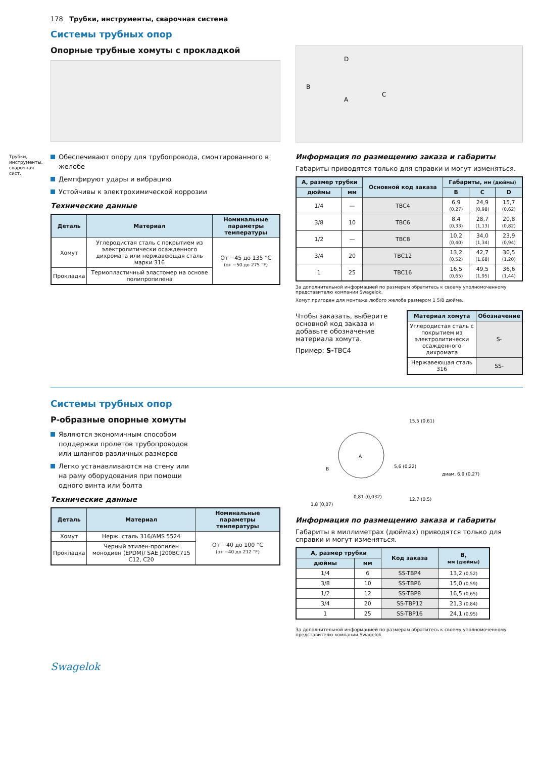Трубки, инструменты, сварочная сист.
178 Трубки, инструменты, сварочная система
Системы трубных опор
Опорные трубные хомуты с прокладкой
Обеспечивают опору для трубопровода, смонтированного в желобе
Демпфируют удары и вибрацию
Устойчивы к электрохимической коррозии
Технические данные
| Деталь | Материал | Номинальные параметры температуры |
| --- | --- | --- |
| Хомут | Углеродистая сталь с покрытием из электролитически осажденного дихромата или нержавеющая сталь марки 316 | От −45 до 135 °C (от −50 до 275 °F) |
| Прокладка | Термопластичный эластомер на основе полипропилена | |
D
B
A
C
Информация по размещению заказа и габариты
Габариты приводятся только для справки и могут изменяться.
| А, размер трубки | | Основной код заказа | Габариты, мм (дюймы) | | |
| --- | --- | --- | --- | --- | --- |
| дюймы | мм | | B | C | D |
| 1/4 | — | TBC4 | 6,9 (0,27) | 24,9 (0,98) | 15,7 (0,62) |
| 3/8 | 10 | TBC6 | 8,4 (0,33) | 28,7 (1,13) | 20,8 (0,82) |
| 1/2 | — | TBC8 | 10,2 (0,40) | 34,0 (1,34) | 23,9 (0,94) |
| 3/4 | 20 | TBC12 | 13,2 (0,52) | 42,7 (1,68) | 30,5 (1,20) |
| 1 | 25 | TBC16 | 16,5 (0,65) | 49,5 (1,95) | 36,6 (1,44) |
За дополнительной информацией по размерам обратитесь к своему уполномоченному представителю компании Swagelok.
Хомут пригоден для монтажа любого желоба размером 1 5/8 дюйма.
Чтобы заказать, выберите основной код заказа и добавьте обозначение материала хомута.
Пример: S-TBC4
| Материал хомута | Обозначение |
| --- | --- |
| Углеродистая сталь с покрытием из электролитически осажденного дихромата | S- |
| Нержавеющая сталь 316 | SS- |
Системы трубных опор
P-образные опорные хомуты
Являются экономичным способом поддержки пролетов трубопроводов или шлангов различных размеров
Легко устанавливаются на стену или на раму оборудования при помощи одного винта или болта
Технические данные
| Деталь | Материал | Номинальные параметры температуры |
| --- | --- | --- |
| Хомут | Нерж. сталь 316/AMS 5524 | От −40 до 100 °C (от −40 до 212 °F) |
| Прокладка | Черный этилен-пропилен монодиен (EPDM)/ SAE J200BC715 C12, C20 | |
A
B
15,5 (0,61)
5,6 (0,22)
диам. 6,9 (0,27)
0,81 (0,032)
1,8 (0,07)
12,7 (0,5)
Информация по размещению заказа и габариты
Габариты в миллиметрах (дюймах) приводятся только для справки и могут изменяться.
| А, размер трубки | | Код заказа | B, мм (дюймы) |
| --- | --- | --- | --- |
| дюймы | мм | | |
| 1/4 | 6 | SS-TBP4 | 13,2 (0,52) |
| 3/8 | 10 | SS-TBP6 | 15,0 (0,59) |
| 1/2 | 12 | SS-TBP8 | 16,5 (0,65) |
| 3/4 | 20 | SS-TBP12 | 21,3 (0,84) |
| 1 | 25 | SS-TBP16 | 24,1 (0,95) |
За дополнительной информацией по размерам обратитесь к своему уполномоченному представителю компании Swagelok.
Swagelok